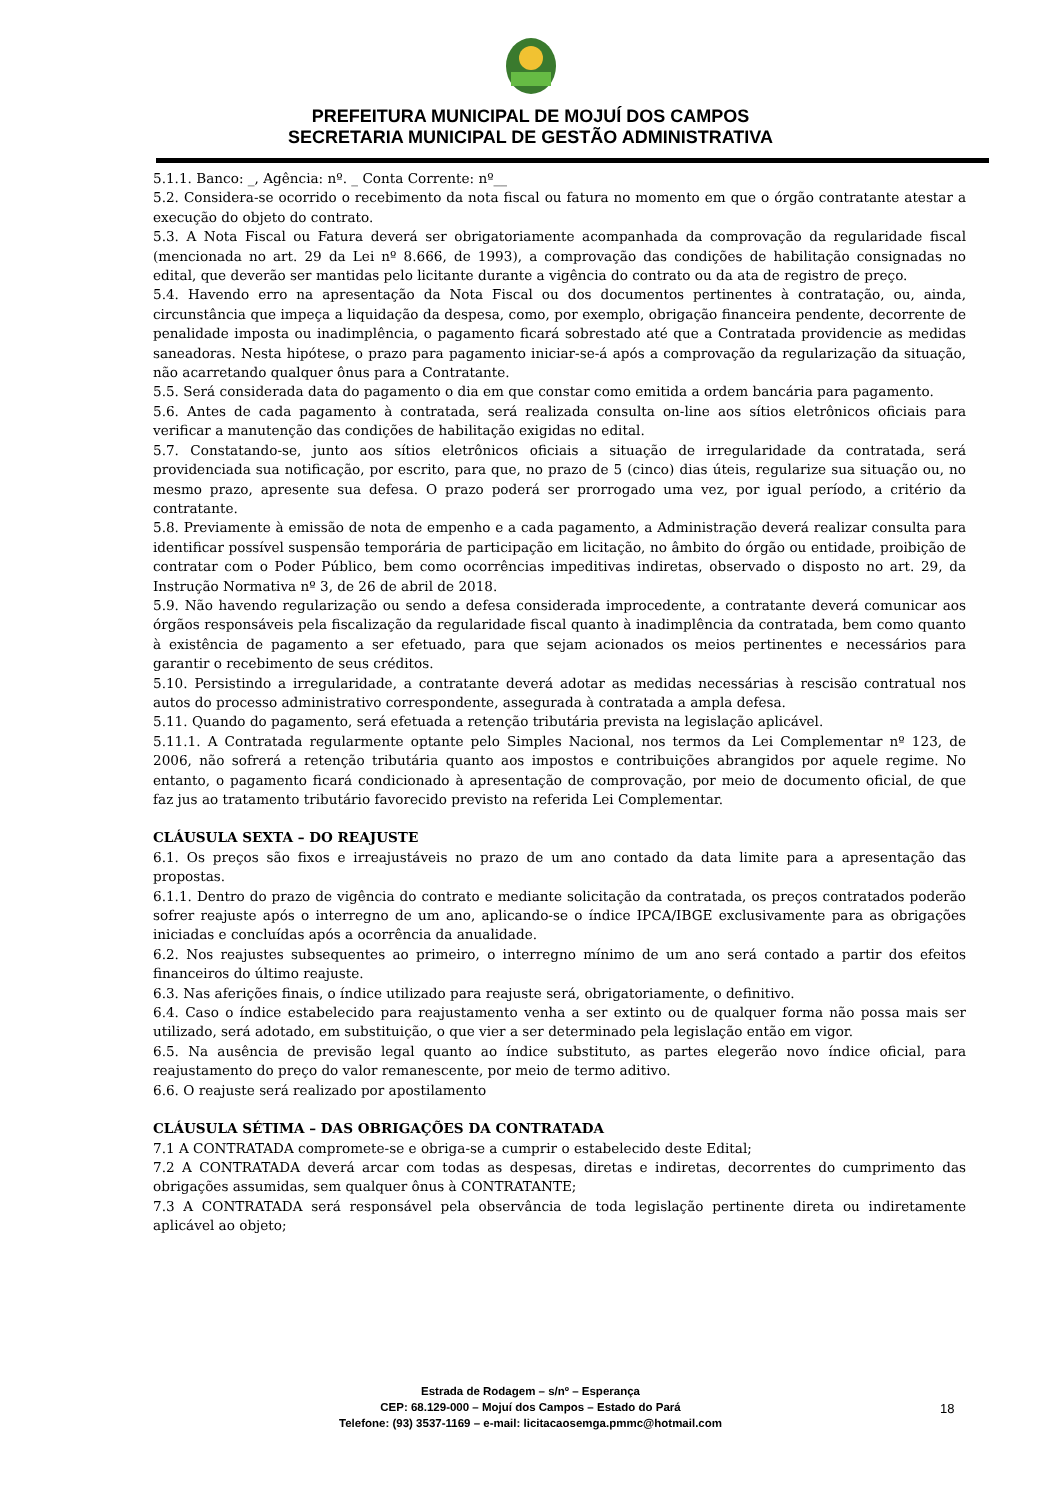PREFEITURA MUNICIPAL DE MOJUÍ DOS CAMPOS
SECRETARIA MUNICIPAL DE GESTÃO ADMINISTRATIVA
5.1.1. Banco: _, Agência: nº. _ Conta Corrente: nº__
5.2. Considera-se ocorrido o recebimento da nota fiscal ou fatura no momento em que o órgão contratante atestar a execução do objeto do contrato.
5.3. A Nota Fiscal ou Fatura deverá ser obrigatoriamente acompanhada da comprovação da regularidade fiscal (mencionada no art. 29 da Lei nº 8.666, de 1993), a comprovação das condições de habilitação consignadas no edital, que deverão ser mantidas pelo licitante durante a vigência do contrato ou da ata de registro de preço.
5.4. Havendo erro na apresentação da Nota Fiscal ou dos documentos pertinentes à contratação, ou, ainda, circunstância que impeça a liquidação da despesa, como, por exemplo, obrigação financeira pendente, decorrente de penalidade imposta ou inadimplência, o pagamento ficará sobrestado até que a Contratada providencie as medidas saneadoras. Nesta hipótese, o prazo para pagamento iniciar-se-á após a comprovação da regularização da situação, não acarretando qualquer ônus para a Contratante.
5.5. Será considerada data do pagamento o dia em que constar como emitida a ordem bancária para pagamento.
5.6. Antes de cada pagamento à contratada, será realizada consulta on-line aos sítios eletrônicos oficiais para verificar a manutenção das condições de habilitação exigidas no edital.
5.7. Constatando-se, junto aos sítios eletrônicos oficiais a situação de irregularidade da contratada, será providenciada sua notificação, por escrito, para que, no prazo de 5 (cinco) dias úteis, regularize sua situação ou, no mesmo prazo, apresente sua defesa. O prazo poderá ser prorrogado uma vez, por igual período, a critério da contratante.
5.8. Previamente à emissão de nota de empenho e a cada pagamento, a Administração deverá realizar consulta para identificar possível suspensão temporária de participação em licitação, no âmbito do órgão ou entidade, proibição de contratar com o Poder Público, bem como ocorrências impeditivas indiretas, observado o disposto no art. 29, da Instrução Normativa nº 3, de 26 de abril de 2018.
5.9. Não havendo regularização ou sendo a defesa considerada improcedente, a contratante deverá comunicar aos órgãos responsáveis pela fiscalização da regularidade fiscal quanto à inadimplência da contratada, bem como quanto à existência de pagamento a ser efetuado, para que sejam acionados os meios pertinentes e necessários para garantir o recebimento de seus créditos.
5.10. Persistindo a irregularidade, a contratante deverá adotar as medidas necessárias à rescisão contratual nos autos do processo administrativo correspondente, assegurada à contratada a ampla defesa.
5.11. Quando do pagamento, será efetuada a retenção tributária prevista na legislação aplicável.
5.11.1. A Contratada regularmente optante pelo Simples Nacional, nos termos da Lei Complementar nº 123, de 2006, não sofrerá a retenção tributária quanto aos impostos e contribuições abrangidos por aquele regime. No entanto, o pagamento ficará condicionado à apresentação de comprovação, por meio de documento oficial, de que faz jus ao tratamento tributário favorecido previsto na referida Lei Complementar.
CLÁUSULA SEXTA – DO REAJUSTE
6.1. Os preços são fixos e irreajustáveis no prazo de um ano contado da data limite para a apresentação das propostas.
6.1.1. Dentro do prazo de vigência do contrato e mediante solicitação da contratada, os preços contratados poderão sofrer reajuste após o interregno de um ano, aplicando-se o índice IPCA/IBGE exclusivamente para as obrigações iniciadas e concluídas após a ocorrência da anualidade.
6.2. Nos reajustes subsequentes ao primeiro, o interregno mínimo de um ano será contado a partir dos efeitos financeiros do último reajuste.
6.3. Nas aferições finais, o índice utilizado para reajuste será, obrigatoriamente, o definitivo.
6.4. Caso o índice estabelecido para reajustamento venha a ser extinto ou de qualquer forma não possa mais ser utilizado, será adotado, em substituição, o que vier a ser determinado pela legislação então em vigor.
6.5. Na ausência de previsão legal quanto ao índice substituto, as partes elegerão novo índice oficial, para reajustamento do preço do valor remanescente, por meio de termo aditivo.
6.6. O reajuste será realizado por apostilamento
CLÁUSULA SÉTIMA – DAS OBRIGAÇÕES DA CONTRATADA
7.1 A CONTRATADA compromete-se e obriga-se a cumprir o estabelecido deste Edital;
7.2 A CONTRATADA deverá arcar com todas as despesas, diretas e indiretas, decorrentes do cumprimento das obrigações assumidas, sem qualquer ônus à CONTRATANTE;
7.3 A CONTRATADA será responsável pela observância de toda legislação pertinente direta ou indiretamente aplicável ao objeto;
Estrada de Rodagem – s/nº – Esperança
CEP: 68.129-000 – Mojuí dos Campos – Estado do Pará
Telefone: (93) 3537-1169 – e-mail: licitacaosemga.pmmc@hotmail.com
18